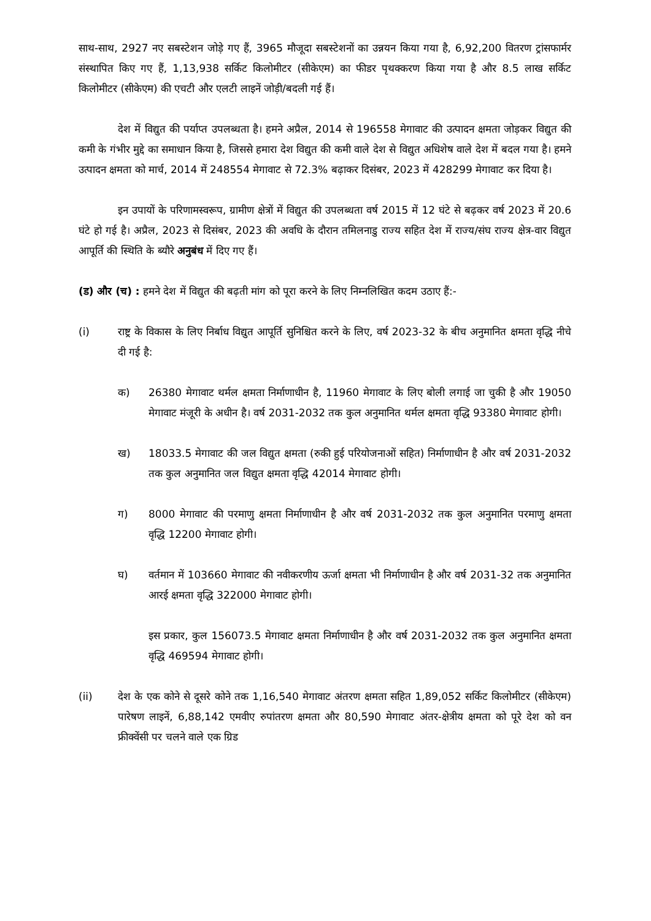साथ-साथ, 2927 नए सबस्टेशन जोड़े गए हैं, 3965 मौजूदा सबस्टेशनों का उन्नयन किया गया है, 6,92,200 वितरण ट्रांसफार्मर संस्थापित किए गए हैं, 1,13,938 सर्किट किलोमीटर (सीकेएम) का फीडर पृथक्करण किया गया है और 8.5 लाख सर्किट किलोमीटर (सीकेएम) की एचटी और एलटी लाइनें जोड़ी/बदली गई हैं।
देश में विद्युत की पर्याप्त उपलब्धता है। हमने अप्रैल, 2014 से 196558 मेगावाट की उत्पादन क्षमता जोड़कर विद्युत की कमी के गंभीर मुद्दे का समाधान किया है, जिससे हमारा देश विद्युत की कमी वाले देश से विद्युत अधिशेष वाले देश में बदल गया है। हमने उत्पादन क्षमता को मार्च, 2014 में 248554 मेगावाट से 72.3% बढ़ाकर दिसंबर, 2023 में 428299 मेगावाट कर दिया है।
इन उपायों के परिणामस्वरूप, ग्रामीण क्षेत्रों में विद्युत की उपलब्धता वर्ष 2015 में 12 घंटे से बढ़कर वर्ष 2023 में 20.6 घंटे हो गई है। अप्रैल, 2023 से दिसंबर, 2023 की अवधि के दौरान तमिलनाडु राज्य सहित देश में राज्य/संघ राज्य क्षेत्र-वार विद्युत आपूर्ति की स्थिति के ब्यौरे अनुबंध में दिए गए हैं।
(ड) और (च) : हमने देश में विद्युत की बढ़ती मांग को पूरा करने के लिए निम्नलिखित कदम उठाए हैं:-
(i) राष्ट्र के विकास के लिए निर्बाध विद्युत आपूर्ति सुनिश्चित करने के लिए, वर्ष 2023-32 के बीच अनुमानित क्षमता वृद्धि नीचे दी गई है:
क) 26380 मेगावाट थर्मल क्षमता निर्माणाधीन है, 11960 मेगावाट के लिए बोली लगाई जा चुकी है और 19050 मेगावाट मंजूरी के अधीन है। वर्ष 2031-2032 तक कुल अनुमानित थर्मल क्षमता वृद्धि 93380 मेगावाट होगी।
ख) 18033.5 मेगावाट की जल विद्युत क्षमता (रुकी हुई परियोजनाओं सहित) निर्माणाधीन है और वर्ष 2031-2032 तक कुल अनुमानित जल विद्युत क्षमता वृद्धि 42014 मेगावाट होगी।
ग) 8000 मेगावाट की परमाणु क्षमता निर्माणाधीन है और वर्ष 2031-2032 तक कुल अनुमानित परमाणु क्षमता वृद्धि 12200 मेगावाट होगी।
घ) वर्तमान में 103660 मेगावाट की नवीकरणीय ऊर्जा क्षमता भी निर्माणाधीन है और वर्ष 2031-32 तक अनुमानित आरई क्षमता वृद्धि 322000 मेगावाट होगी।
इस प्रकार, कुल 156073.5 मेगावाट क्षमता निर्माणाधीन है और वर्ष 2031-2032 तक कुल अनुमानित क्षमता वृद्धि 469594 मेगावाट होगी।
(ii) देश के एक कोने से दूसरे कोने तक 1,16,540 मेगावाट अंतरण क्षमता सहित 1,89,052 सर्किट किलोमीटर (सीकेएम) पारेषण लाइनें, 6,88,142 एमवीए रुपांतरण क्षमता और 80,590 मेगावाट अंतर-क्षेत्रीय क्षमता को पूरे देश को वन फ्रीक्वेंसी पर चलने वाले एक ग्रिड